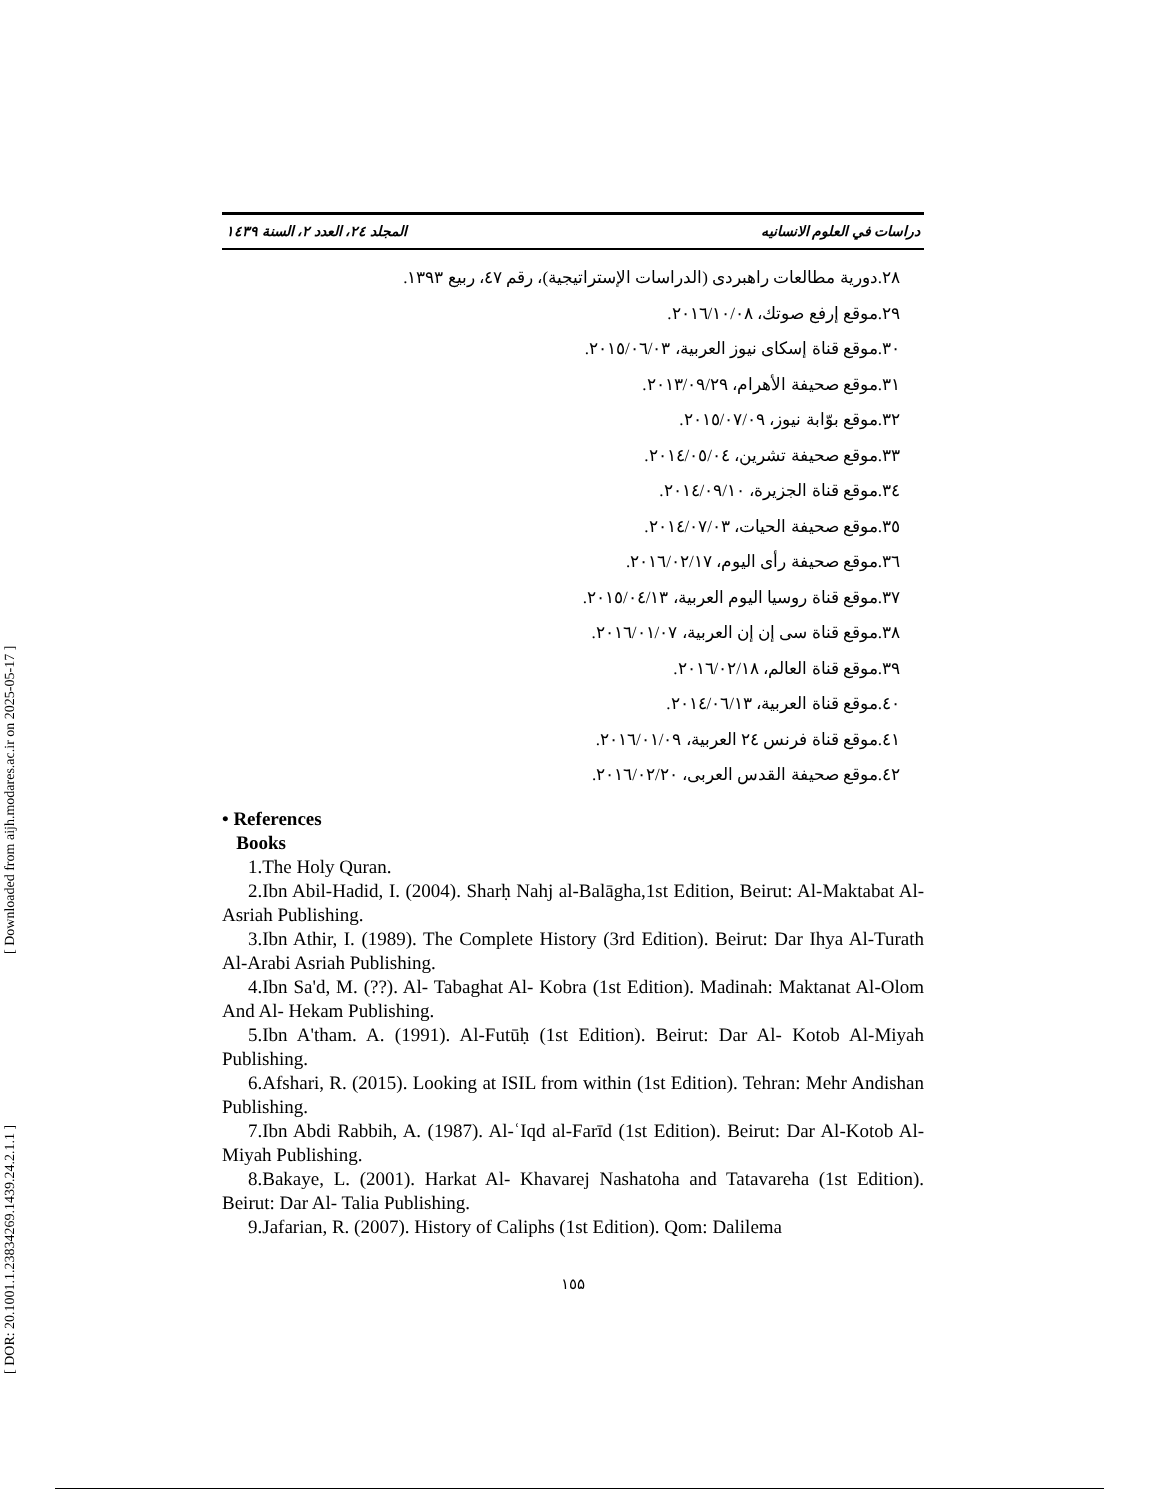[ DOR: 20.1001.1.23834269.1439.24.2.1.1 ] [ Downloaded from aijh.modares.ac.ir on 2025-05-17 ]
دراسات في العلوم الانسانيه المجلد ٢٤، العدد ٢، السنة ١٤٣٩
٢٨.دورية مطالعات راهبردى (الدراسات الإستراتيجية)، رقم ٤٧، ربيع ١٣٩٣.
٢٩.موقع إرفع صوتك، ٢٠١٦/١٠/٠٨.
٣٠.موقع قناة إسكاى نيوز العربية، ٢٠١٥/٠٦/٠٣.
٣١.موقع صحيفة الأهرام، ٢٠١٣/٠٩/٢٩.
٣٢.موقع بوّابة نيوز، ٢٠١٥/٠٧/٠٩.
٣٣.موقع صحيفة تشرين، ٢٠١٤/٠٥/٠٤.
٣٤.موقع قناة الجزيرة، ٢٠١٤/٠٩/١٠.
٣٥.موقع صحيفة الحيات، ٢٠١٤/٠٧/٠٣.
٣٦.موقع صحيفة رأى اليوم، ٢٠١٦/٠٢/١٧.
٣٧.موقع قناة روسيا اليوم العربية، ٢٠١٥/٠٤/١٣.
٣٨.موقع قناة سى إن إن العربية، ٢٠١٦/٠١/٠٧.
٣٩.موقع قناة العالم، ٢٠١٦/٠٢/١٨.
٤٠.موقع قناة العربية، ٢٠١٤/٠٦/١٣.
٤١.موقع قناة فرنس ٢٤ العربية، ٢٠١٦/٠١/٠٩.
٤٢.موقع صحيفة القدس العربى، ٢٠١٦/٠٢/٢٠.
• References
Books
1.The Holy Quran.
2.Ibn Abil-Hadid, I. (2004). Sharḥ Nahj al-Balāgha,1st Edition, Beirut: Al-Maktabat Al- Asriah Publishing.
3.Ibn Athir, I. (1989). The Complete History (3rd Edition). Beirut: Dar Ihya Al-Turath Al-Arabi Asriah Publishing.
4.Ibn Sa'd, M. (??). Al- Tabaghat Al- Kobra (1st Edition). Madinah: Maktanat Al-Olom And Al- Hekam Publishing.
5.Ibn A'tham. A. (1991). Al-Futūḥ (1st Edition). Beirut: Dar Al- Kotob Al-Miyah Publishing.
6.Afshari, R. (2015). Looking at ISIL from within (1st Edition). Tehran: Mehr Andishan Publishing.
7.Ibn Abdi Rabbih, A. (1987). Al-ʿIqd al-Farīd (1st Edition). Beirut: Dar Al-Kotob Al- Miyah Publishing.
8.Bakaye, L. (2001). Harkat Al- Khavarej Nashatoha and Tatavareha (1st Edition). Beirut: Dar Al- Talia Publishing.
9.Jafarian, R. (2007). History of Caliphs (1st Edition). Qom: Dalilema
١٥۵